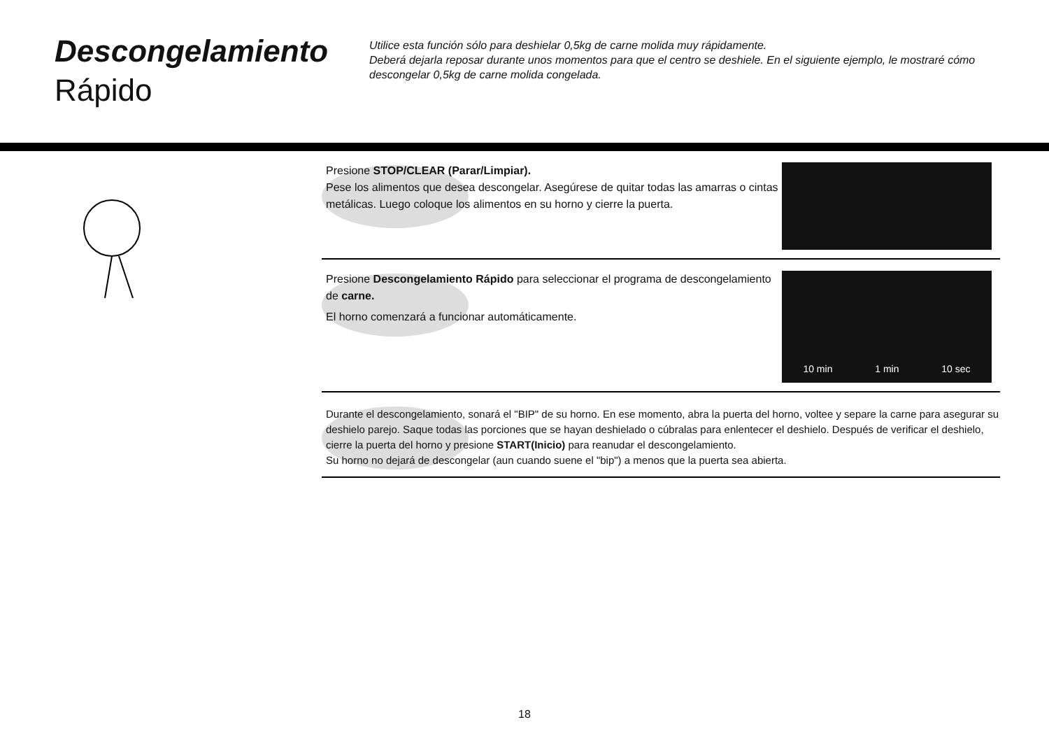Descongelamiento
Rápido
Utilice esta función sólo para deshielar 0,5kg de carne molida muy rápidamente.
Deberá dejarla reposar durante unos momentos para que el centro se deshiele. En el siguiente ejemplo, le mostraré cómo descongelar 0,5kg de carne molida congelada.
Presione STOP/CLEAR (Parar/Limpiar).
Pese los alimentos que desea descongelar. Asegúrese de quitar todas las amarras o cintas metálicas. Luego coloque los alimentos en su horno y cierre la puerta.
Presione Descongelamiento Rápido para seleccionar el programa de descongelamiento de carne.
El horno comenzará a funcionar automáticamente.
10 min 1 min 10 sec
Durante el descongelamiento, sonará el "BIP" de su horno. En ese momento, abra la puerta del horno, voltee y separe la carne para asegurar su deshielo parejo. Saque todas las porciones que se hayan deshielado o cúbralas para enlentecer el deshielo. Después de verificar el deshielo, cierre la puerta del horno y presione START(Inicio) para reanudar el descongelamiento.
Su horno no dejará de descongelar (aun cuando suene el "bip") a menos que la puerta sea abierta.
18